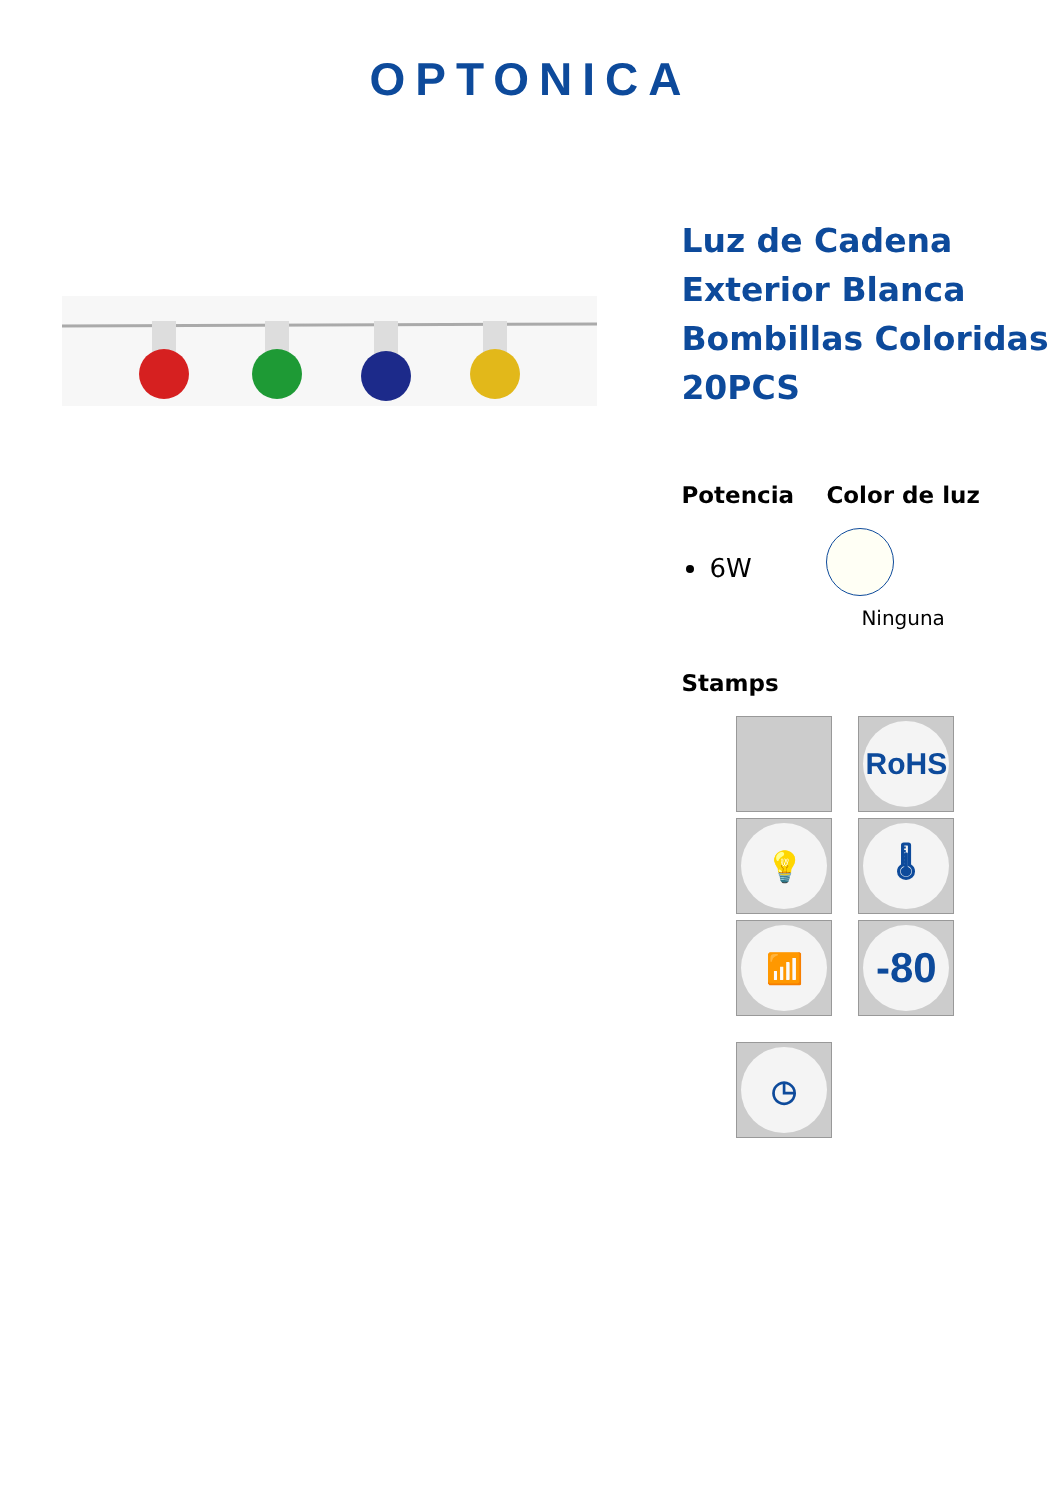OPTONICA
Luz de Cadena Exterior Blanca Bombillas Coloridas 20PCS
Potencia
6W
Color de luz
Ninguna
Stamps
RoHS
💡
🌡
📶
-80
◷